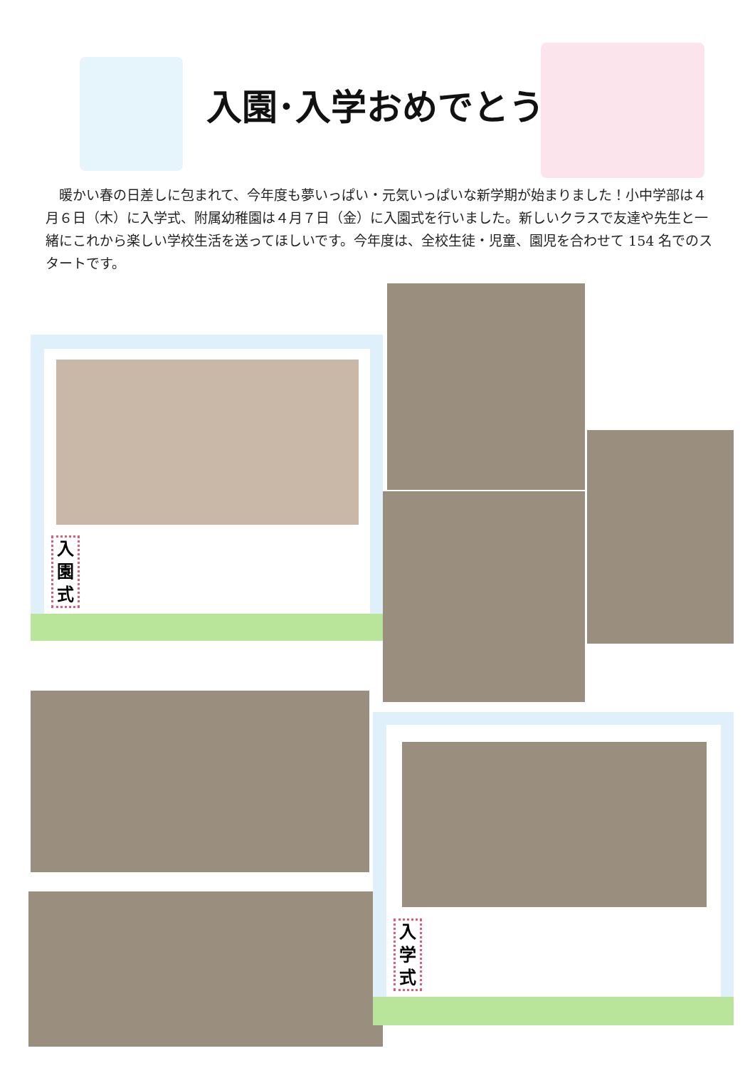入園･入学おめでとう
　暖かい春の日差しに包まれて、今年度も夢いっぱい・元気いっぱいな新学期が始まりました！小中学部は４月６日（木）に入学式、附属幼稚園は４月７日（金）に入園式を行いました。新しいクラスで友達や先生と一緒にこれから楽しい学校生活を送ってほしいです。今年度は、全校生徒・児童、園児を合わせて 154 名でのスタートです。
入園式
入学式